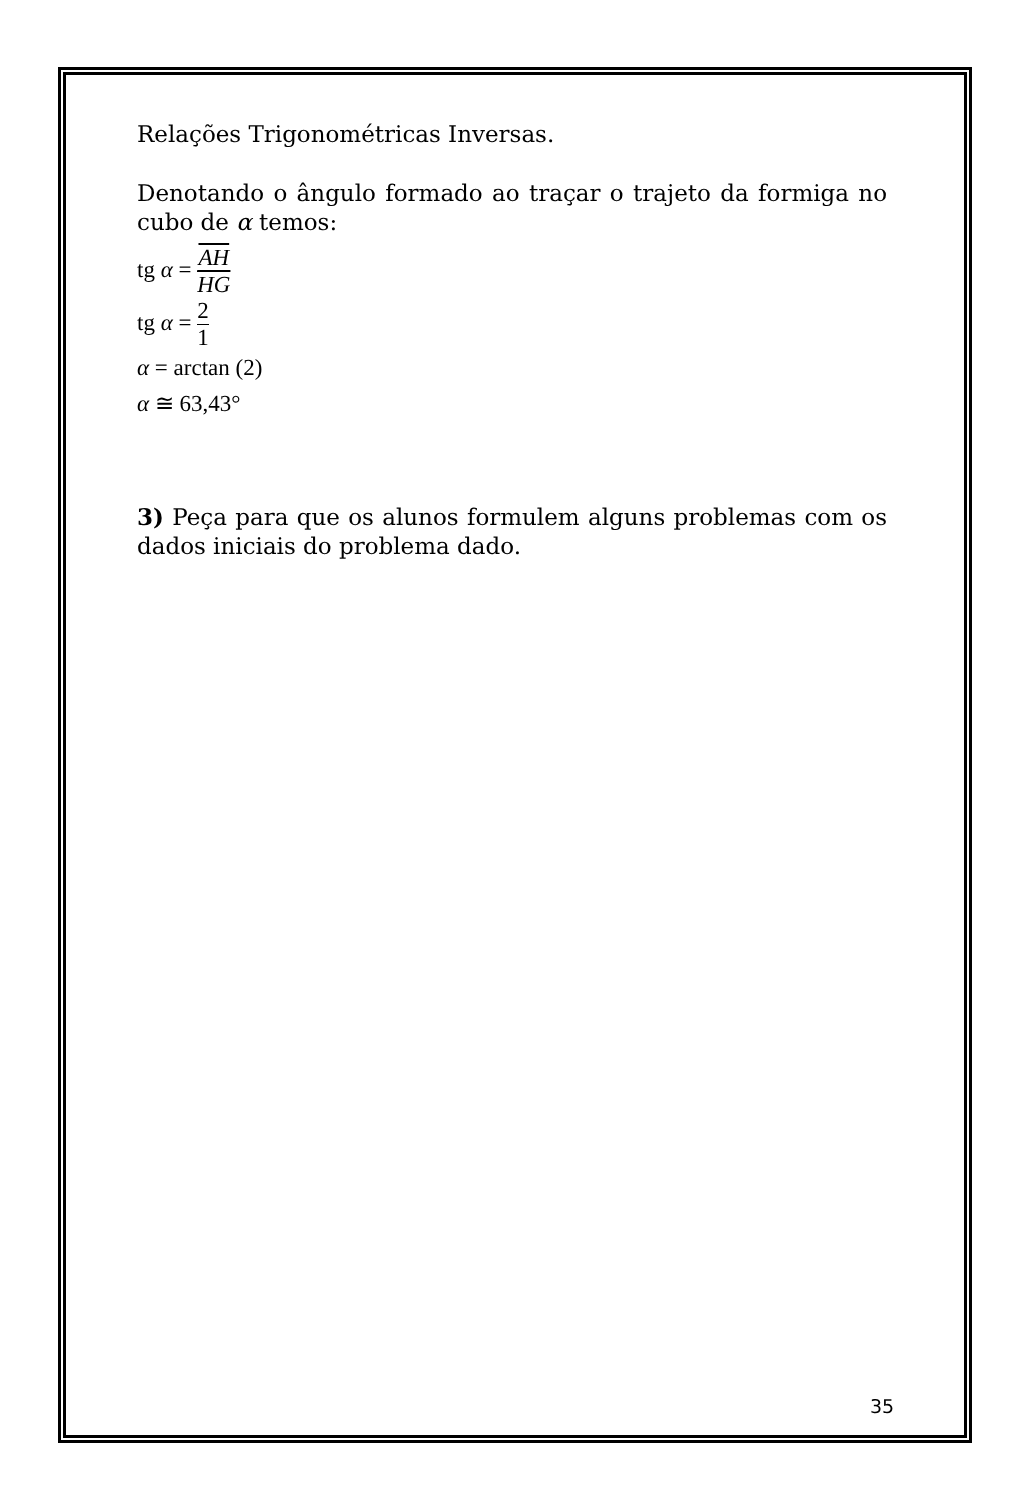Relações Trigonométricas Inversas.
Denotando o ângulo formado ao traçar o trajeto da formiga no cubo de α temos:
tg α = AH HG
tg α = 2 1
α = arctan (2)
α ≅ 63,43°
3) Peça para que os alunos formulem alguns problemas com os dados iniciais do problema dado.
35